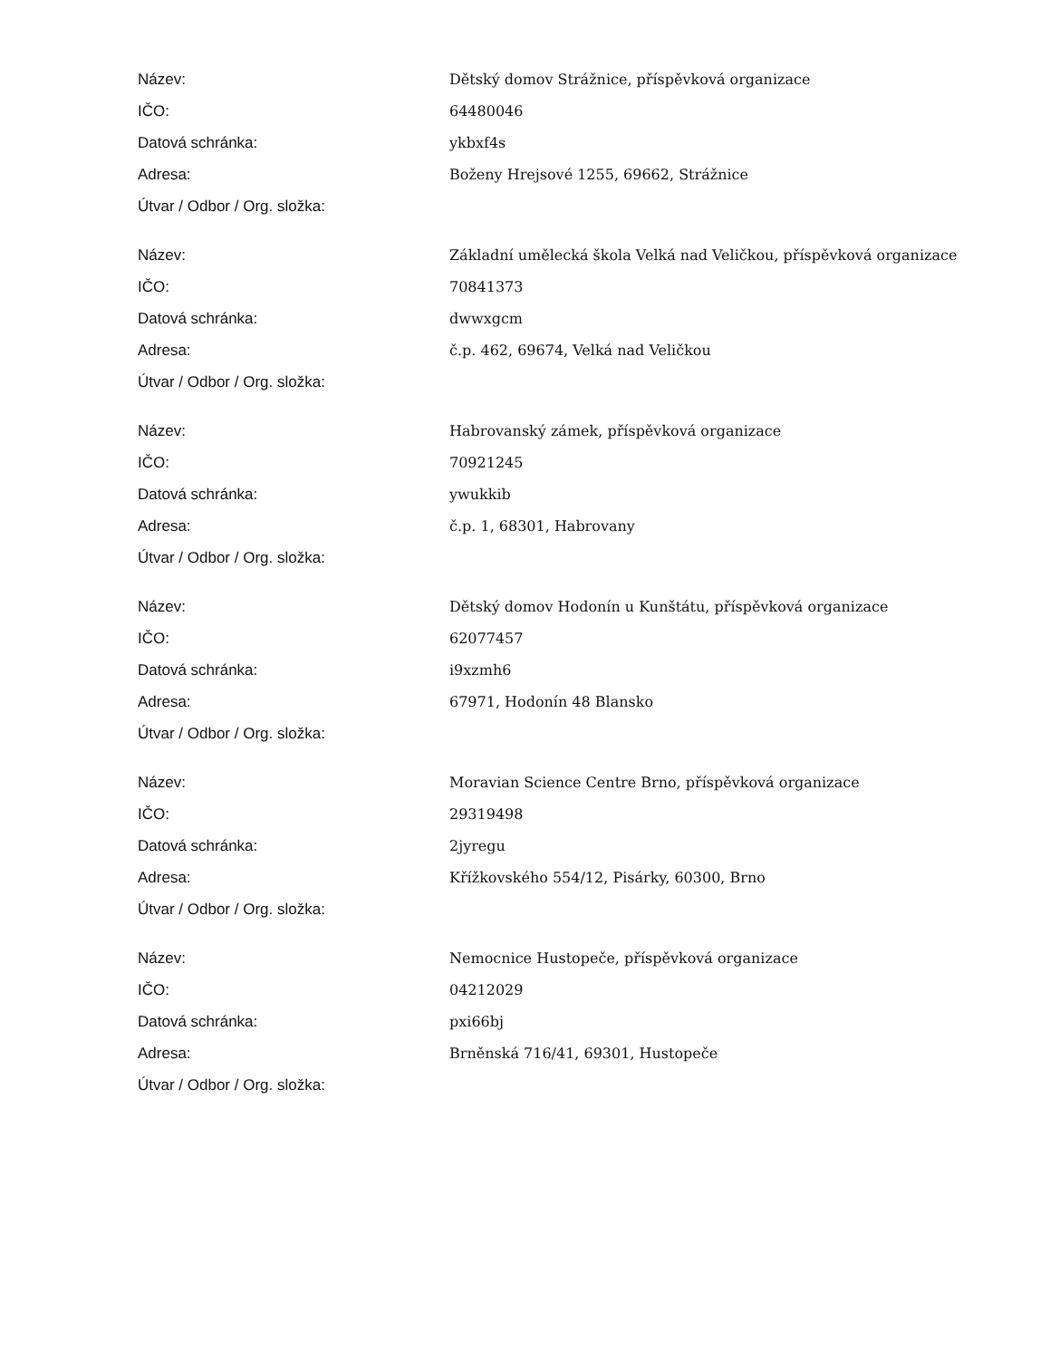| Název: | Dětský domov Strážnice, příspěvková organizace |
| IČO: | 64480046 |
| Datová schránka: | ykbxf4s |
| Adresa: | Boženy Hrejsové 1255, 69662, Strážnice |
| Útvar / Odbor / Org. složka: | |
| Název: | Základní umělecká škola Velká nad Veličkou, příspěvková organizace |
| IČO: | 70841373 |
| Datová schránka: | dwwxgcm |
| Adresa: | č.p. 462, 69674, Velká nad Veličkou |
| Útvar / Odbor / Org. složka: | |
| Název: | Habrovanský zámek, příspěvková organizace |
| IČO: | 70921245 |
| Datová schránka: | ywukkib |
| Adresa: | č.p. 1, 68301, Habrovany |
| Útvar / Odbor / Org. složka: | |
| Název: | Dětský domov Hodonín u Kunštátu, příspěvková organizace |
| IČO: | 62077457 |
| Datová schránka: | i9xzmh6 |
| Adresa: | 67971, Hodonín 48 Blansko |
| Útvar / Odbor / Org. složka: | |
| Název: | Moravian Science Centre Brno, příspěvková organizace |
| IČO: | 29319498 |
| Datová schránka: | 2jyregu |
| Adresa: | Křížkovského 554/12, Pisárky, 60300, Brno |
| Útvar / Odbor / Org. složka: | |
| Název: | Nemocnice Hustopeče, příspěvková organizace |
| IČO: | 04212029 |
| Datová schránka: | pxi66bj |
| Adresa: | Brněnská 716/41, 69301, Hustopeče |
| Útvar / Odbor / Org. složka: | |